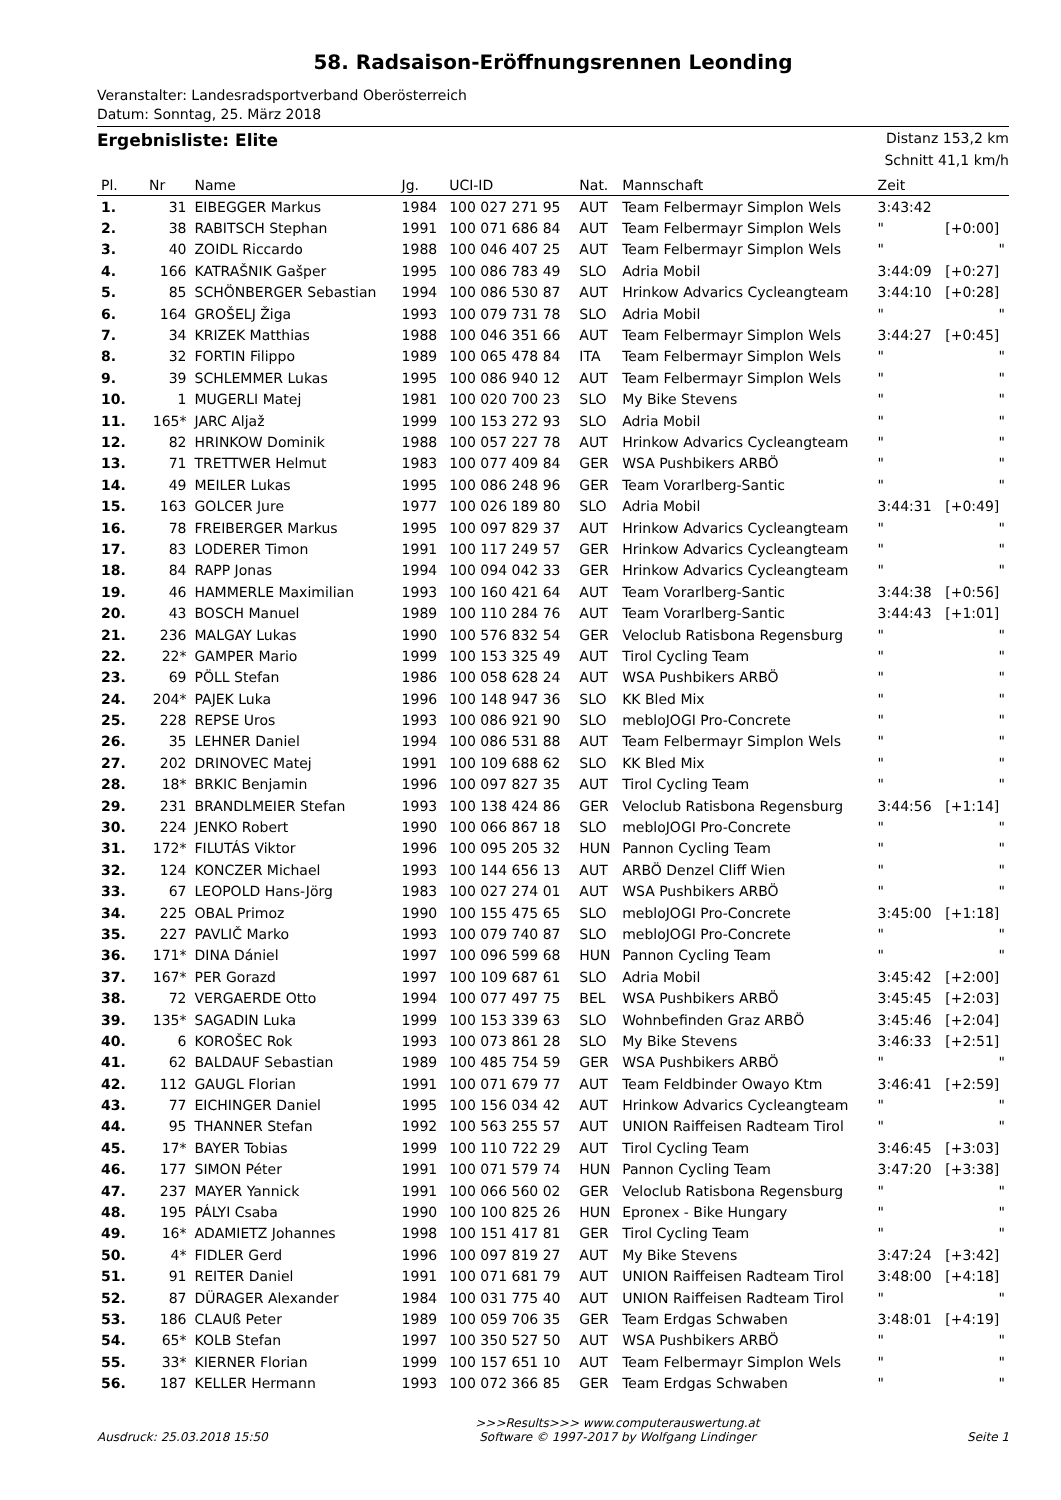58. Radsaison-Eröffnungsrennen Leonding
Veranstalter: Landesradsportverband Oberösterreich
Datum: Sonntag, 25. März 2018
Ergebnisliste: Elite
Distanz 153,2 km
Schnitt 41,1 km/h
| Pl. | Nr | Name | Jg. | UCI-ID | Nat. | Mannschaft | Zeit | |
| --- | --- | --- | --- | --- | --- | --- | --- | --- |
| 1. | 31 | EIBEGGER Markus | 1984 | 100 027 271 95 | AUT | Team Felbermayr Simplon Wels | 3:43:42 | |
| 2. | 38 | RABITSCH Stephan | 1991 | 100 071 686 84 | AUT | Team Felbermayr Simplon Wels | " | [+0:00] |
| 3. | 40 | ZOIDL Riccardo | 1988 | 100 046 407 25 | AUT | Team Felbermayr Simplon Wels | " | " |
| 4. | 166 | KATRAŠNIK Gašper | 1995 | 100 086 783 49 | SLO | Adria Mobil | 3:44:09 | [+0:27] |
| 5. | 85 | SCHÖNBERGER Sebastian | 1994 | 100 086 530 87 | AUT | Hrinkow Advarics Cycleangteam | 3:44:10 | [+0:28] |
| 6. | 164 | GROŠELJ Žiga | 1993 | 100 079 731 78 | SLO | Adria Mobil | " | " |
| 7. | 34 | KRIZEK Matthias | 1988 | 100 046 351 66 | AUT | Team Felbermayr Simplon Wels | 3:44:27 | [+0:45] |
| 8. | 32 | FORTIN Filippo | 1989 | 100 065 478 84 | ITA | Team Felbermayr Simplon Wels | " | " |
| 9. | 39 | SCHLEMMER Lukas | 1995 | 100 086 940 12 | AUT | Team Felbermayr Simplon Wels | " | " |
| 10. | 1 | MUGERLI Matej | 1981 | 100 020 700 23 | SLO | My Bike Stevens | " | " |
| 11. | 165* | JARC Aljaž | 1999 | 100 153 272 93 | SLO | Adria Mobil | " | " |
| 12. | 82 | HRINKOW Dominik | 1988 | 100 057 227 78 | AUT | Hrinkow Advarics Cycleangteam | " | " |
| 13. | 71 | TRETTWER Helmut | 1983 | 100 077 409 84 | GER | WSA Pushbikers ARBÖ | " | " |
| 14. | 49 | MEILER Lukas | 1995 | 100 086 248 96 | GER | Team Vorarlberg-Santic | " | " |
| 15. | 163 | GOLCER Jure | 1977 | 100 026 189 80 | SLO | Adria Mobil | 3:44:31 | [+0:49] |
| 16. | 78 | FREIBERGER Markus | 1995 | 100 097 829 37 | AUT | Hrinkow Advarics Cycleangteam | " | " |
| 17. | 83 | LODERER Timon | 1991 | 100 117 249 57 | GER | Hrinkow Advarics Cycleangteam | " | " |
| 18. | 84 | RAPP Jonas | 1994 | 100 094 042 33 | GER | Hrinkow Advarics Cycleangteam | " | " |
| 19. | 46 | HAMMERLE Maximilian | 1993 | 100 160 421 64 | AUT | Team Vorarlberg-Santic | 3:44:38 | [+0:56] |
| 20. | 43 | BOSCH Manuel | 1989 | 100 110 284 76 | AUT | Team Vorarlberg-Santic | 3:44:43 | [+1:01] |
| 21. | 236 | MALGAY Lukas | 1990 | 100 576 832 54 | GER | Veloclub Ratisbona Regensburg | " | " |
| 22. | 22* | GAMPER Mario | 1999 | 100 153 325 49 | AUT | Tirol Cycling Team | " | " |
| 23. | 69 | PÖLL Stefan | 1986 | 100 058 628 24 | AUT | WSA Pushbikers ARBÖ | " | " |
| 24. | 204* | PAJEK Luka | 1996 | 100 148 947 36 | SLO | KK Bled Mix | " | " |
| 25. | 228 | REPSE Uros | 1993 | 100 086 921 90 | SLO | mebloJOGI Pro-Concrete | " | " |
| 26. | 35 | LEHNER Daniel | 1994 | 100 086 531 88 | AUT | Team Felbermayr Simplon Wels | " | " |
| 27. | 202 | DRINOVEC Matej | 1991 | 100 109 688 62 | SLO | KK Bled Mix | " | " |
| 28. | 18* | BRKIC Benjamin | 1996 | 100 097 827 35 | AUT | Tirol Cycling Team | " | " |
| 29. | 231 | BRANDLMEIER Stefan | 1993 | 100 138 424 86 | GER | Veloclub Ratisbona Regensburg | 3:44:56 | [+1:14] |
| 30. | 224 | JENKO Robert | 1990 | 100 066 867 18 | SLO | mebloJOGI Pro-Concrete | " | " |
| 31. | 172* | FILUTÁS Viktor | 1996 | 100 095 205 32 | HUN | Pannon Cycling Team | " | " |
| 32. | 124 | KONCZER Michael | 1993 | 100 144 656 13 | AUT | ARBÖ Denzel Cliff Wien | " | " |
| 33. | 67 | LEOPOLD Hans-Jörg | 1983 | 100 027 274 01 | AUT | WSA Pushbikers ARBÖ | " | " |
| 34. | 225 | OBAL Primoz | 1990 | 100 155 475 65 | SLO | mebloJOGI Pro-Concrete | 3:45:00 | [+1:18] |
| 35. | 227 | PAVLIČ Marko | 1993 | 100 079 740 87 | SLO | mebloJOGI Pro-Concrete | " | " |
| 36. | 171* | DINA Dániel | 1997 | 100 096 599 68 | HUN | Pannon Cycling Team | " | " |
| 37. | 167* | PER Gorazd | 1997 | 100 109 687 61 | SLO | Adria Mobil | 3:45:42 | [+2:00] |
| 38. | 72 | VERGAERDE Otto | 1994 | 100 077 497 75 | BEL | WSA Pushbikers ARBÖ | 3:45:45 | [+2:03] |
| 39. | 135* | SAGADIN Luka | 1999 | 100 153 339 63 | SLO | Wohnbefinden Graz ARBÖ | 3:45:46 | [+2:04] |
| 40. | 6 | KOROŠEC Rok | 1993 | 100 073 861 28 | SLO | My Bike Stevens | 3:46:33 | [+2:51] |
| 41. | 62 | BALDAUF Sebastian | 1989 | 100 485 754 59 | GER | WSA Pushbikers ARBÖ | " | " |
| 42. | 112 | GAUGL Florian | 1991 | 100 071 679 77 | AUT | Team Feldbinder Owayo Ktm | 3:46:41 | [+2:59] |
| 43. | 77 | EICHINGER Daniel | 1995 | 100 156 034 42 | AUT | Hrinkow Advarics Cycleangteam | " | " |
| 44. | 95 | THANNER Stefan | 1992 | 100 563 255 57 | AUT | UNION Raiffeisen Radteam Tirol | " | " |
| 45. | 17* | BAYER Tobias | 1999 | 100 110 722 29 | AUT | Tirol Cycling Team | 3:46:45 | [+3:03] |
| 46. | 177 | SIMON Péter | 1991 | 100 071 579 74 | HUN | Pannon Cycling Team | 3:47:20 | [+3:38] |
| 47. | 237 | MAYER Yannick | 1991 | 100 066 560 02 | GER | Veloclub Ratisbona Regensburg | " | " |
| 48. | 195 | PÁLYI Csaba | 1990 | 100 100 825 26 | HUN | Epronex - Bike Hungary | " | " |
| 49. | 16* | ADAMIETZ Johannes | 1998 | 100 151 417 81 | GER | Tirol Cycling Team | " | " |
| 50. | 4* | FIDLER Gerd | 1996 | 100 097 819 27 | AUT | My Bike Stevens | 3:47:24 | [+3:42] |
| 51. | 91 | REITER Daniel | 1991 | 100 071 681 79 | AUT | UNION Raiffeisen Radteam Tirol | 3:48:00 | [+4:18] |
| 52. | 87 | DÜRAGER Alexander | 1984 | 100 031 775 40 | AUT | UNION Raiffeisen Radteam Tirol | " | " |
| 53. | 186 | CLAUß Peter | 1989 | 100 059 706 35 | GER | Team Erdgas Schwaben | 3:48:01 | [+4:19] |
| 54. | 65* | KOLB Stefan | 1997 | 100 350 527 50 | AUT | WSA Pushbikers ARBÖ | " | " |
| 55. | 33* | KIERNER Florian | 1999 | 100 157 651 10 | AUT | Team Felbermayr Simplon Wels | " | " |
| 56. | 187 | KELLER Hermann | 1993 | 100 072 366 85 | GER | Team Erdgas Schwaben | " | " |
Ausdruck: 25.03.2018 15:50 >>>Results>>> www.computerauswertung.at
Software © 1997-2017 by Wolfgang Lindinger Seite 1